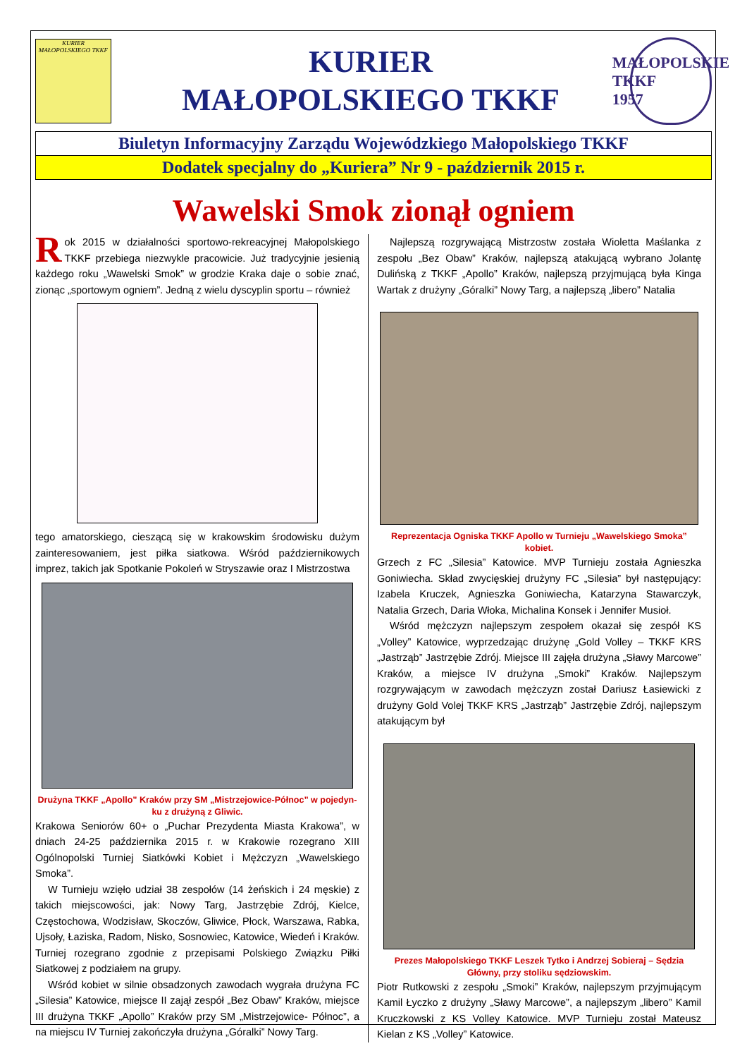KURIER
MAŁOPOLSKIEGO TKKF
KURIER
MAŁOPOLSKIEGO TKKF
MAŁOPOLSKIE
TKKF
1957
Biuletyn Informacyjny Zarządu Wojewódzkiego Małopolskiego TKKF
Dodatek specjalny do „Kuriera” Nr 9 - październik 2015 r.
Wawelski Smok zionął ogniem
Rok 2015 w działalności sportowo-rekreacyjnej Małopolskiego TKKF przebiega niezwykle pracowicie. Już tradycyjnie jesienią każdego roku „Wawelski Smok” w grodzie Kraka daje o sobie znać, zionąc „sportowym ogniem”. Jedną z wielu dyscyplin sportu – również
tego amatorskiego, cieszącą się w krakowskim środowisku dużym zainteresowaniem, jest piłka siatkowa. Wśród październikowych imprez, takich jak Spotkanie Pokoleń w Stryszawie oraz I Mistrzostwa
Drużyna TKKF „Apollo” Kraków przy SM „Mistrzejowice-Północ” w pojedyn-ku z drużyną z Gliwic.
Krakowa Seniorów 60+ o „Puchar Prezydenta Miasta Krakowa”, w dniach 24-25 października 2015 r. w Krakowie rozegrano XIII Ogólnopolski Turniej Siatkówki Kobiet i Mężczyzn „Wawelskiego Smoka”.
W Turnieju wzięło udział 38 zespołów (14 żeńskich i 24 męskie) z takich miejscowości, jak: Nowy Targ, Jastrzębie Zdrój, Kielce, Częstochowa, Wodzisław, Skoczów, Gliwice, Płock, Warszawa, Rabka, Ujsoły, Łaziska, Radom, Nisko, Sosnowiec, Katowice, Wiedeń i Kraków. Turniej rozegrano zgodnie z przepisami Polskiego Związku Piłki Siatkowej z podziałem na grupy.
Wśród kobiet w silnie obsadzonych zawodach wygrała drużyna FC „Silesia” Katowice, miejsce II zajął zespół „Bez Obaw” Kraków, miejsce III drużyna TKKF „Apollo” Kraków przy SM „Mistrzejowice- Północ”, a na miejscu IV Turniej zakończyła drużyna „Góralki” Nowy Targ.
Najlepszą rozgrywającą Mistrzostw została Wioletta Maślanka z zespołu „Bez Obaw” Kraków, najlepszą atakującą wybrano Jolantę Dulińską z TKKF „Apollo” Kraków, najlepszą przyjmującą była Kinga Wartak z drużyny „Góralki” Nowy Targ, a najlepszą „libero” Natalia
Reprezentacja Ogniska TKKF Apollo w Turnieju „Wawelskiego Smoka” kobiet.
Grzech z FC „Silesia” Katowice. MVP Turnieju została Agnieszka Goniwiecha. Skład zwycięskiej drużyny FC „Silesia” był następujący: Izabela Kruczek, Agnieszka Goniwiecha, Katarzyna Stawarczyk, Natalia Grzech, Daria Włoka, Michalina Konsek i Jennifer Musioł.
Wśród mężczyzn najlepszym zespołem okazał się zespół KS „Volley” Katowice, wyprzedzając drużynę „Gold Volley – TKKF KRS „Jastrząb” Jastrzębie Zdrój. Miejsce III zajęła drużyna „Sławy Marcowe” Kraków, a miejsce IV drużyna „Smoki” Kraków. Najlepszym rozgrywającym w zawodach mężczyzn został Dariusz Łasiewicki z drużyny Gold Volej TKKF KRS „Jastrząb” Jastrzębie Zdrój, najlepszym atakującym był
Prezes Małopolskiego TKKF Leszek Tytko i Andrzej Sobieraj – Sędzia Główny, przy stoliku sędziowskim.
Piotr Rutkowski z zespołu „Smoki” Kraków, najlepszym przyjmującym Kamil Łyczko z drużyny „Sławy Marcowe”, a najlepszym „libero” Kamil Kruczkowski z KS Volley Katowice. MVP Turnieju został Mateusz Kielan z KS „Volley” Katowice.